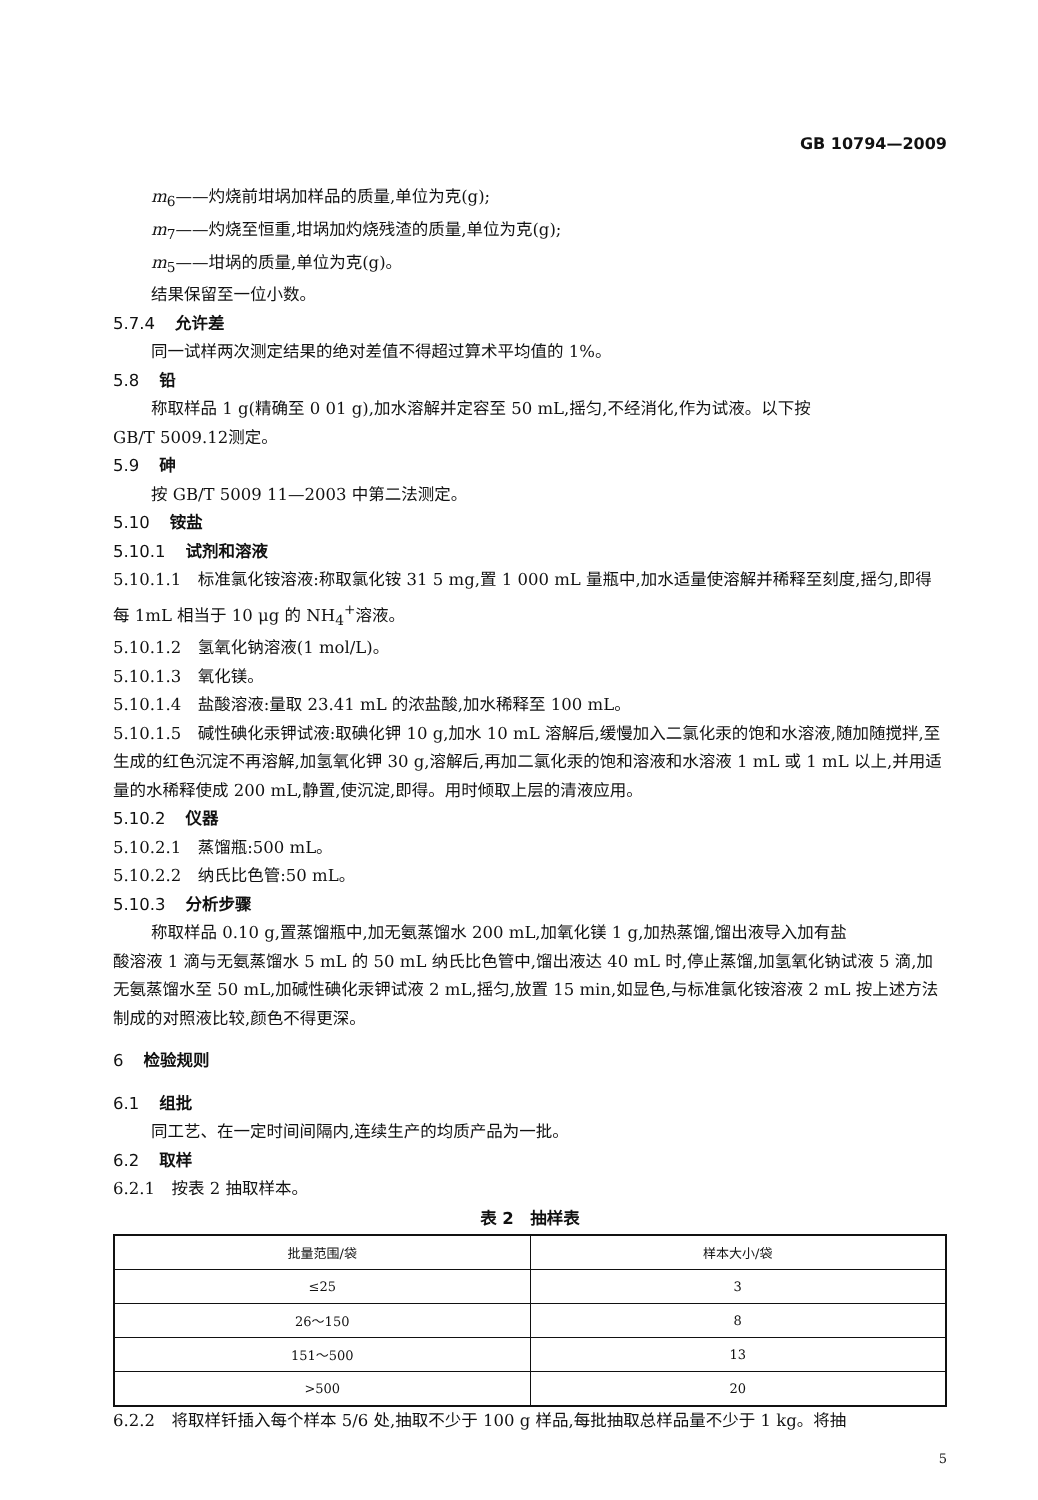GB 10794—2009
m<sub>6</sub>——灼烧前坩埚加样品的质量,单位为克(g);
m<sub>7</sub>——灼烧至恒重,坩埚加灼烧残渣的质量,单位为克(g);
m<sub>5</sub>——坩埚的质量,单位为克(g)。
结果保留至一位小数。
5.7.4 允许差
同一试样两次测定结果的绝对差值不得超过算术平均值的 1%。
5.8 铅
称取样品 1 g(精确至 0 01 g),加水溶解并定容至 50 mL,摇匀,不经消化,作为试液。以下按
GB/T 5009.12测定。
5.9 砷
按 GB/T 5009 11—2003 中第二法测定。
5.10 铵盐
5.10.1 试剂和溶液
5.10.1.1　标准氯化铵溶液:称取氯化铵 31 5 mg,置 1 000 mL 量瓶中,加水适量使溶解并稀释至刻度,摇匀,即得每 1mL 相当于 10 μg 的 NH<sub>4</sub><sup>+</sup>溶液。
5.10.1.2　氢氧化钠溶液(1 mol/L)。
5.10.1.3　氧化镁。
5.10.1.4　盐酸溶液:量取 23.41 mL 的浓盐酸,加水稀释至 100 mL。
5.10.1.5　碱性碘化汞钾试液:取碘化钾 10 g,加水 10 mL 溶解后,缓慢加入二氯化汞的饱和水溶液,随加随搅拌,至生成的红色沉淀不再溶解,加氢氧化钾 30 g,溶解后,再加二氯化汞的饱和溶液和水溶液 1 mL 或 1 mL 以上,并用适量的水稀释使成 200 mL,静置,使沉淀,即得。用时倾取上层的清液应用。
5.10.2 仪器
5.10.2.1　蒸馏瓶:500 mL。
5.10.2.2　纳氏比色管:50 mL。
5.10.3 分析步骤
称取样品 0.10 g,置蒸馏瓶中,加无氨蒸馏水 200 mL,加氧化镁 1 g,加热蒸馏,馏出液导入加有盐
酸溶液 1 滴与无氨蒸馏水 5 mL 的 50 mL 纳氏比色管中,馏出液达 40 mL 时,停止蒸馏,加氢氧化钠试液 5 滴,加无氨蒸馏水至 50 mL,加碱性碘化汞钾试液 2 mL,摇匀,放置 15 min,如显色,与标准氯化铵溶液 2 mL 按上述方法制成的对照液比较,颜色不得更深。
6 检验规则
6.1 组批
同工艺、在一定时间间隔内,连续生产的均质产品为一批。
6.2 取样
6.2.1　按表 2 抽取样本。
表 2　抽样表
| 批量范围/袋 | 样本大小/袋 |
| --- | --- |
| ≤25 | 3 |
| 26～150 | 8 |
| 151～500 | 13 |
| >500 | 20 |
6.2.2　将取样钎插入每个样本 5/6 处,抽取不少于 100 g 样品,每批抽取总样品量不少于 1 kg。将抽
5